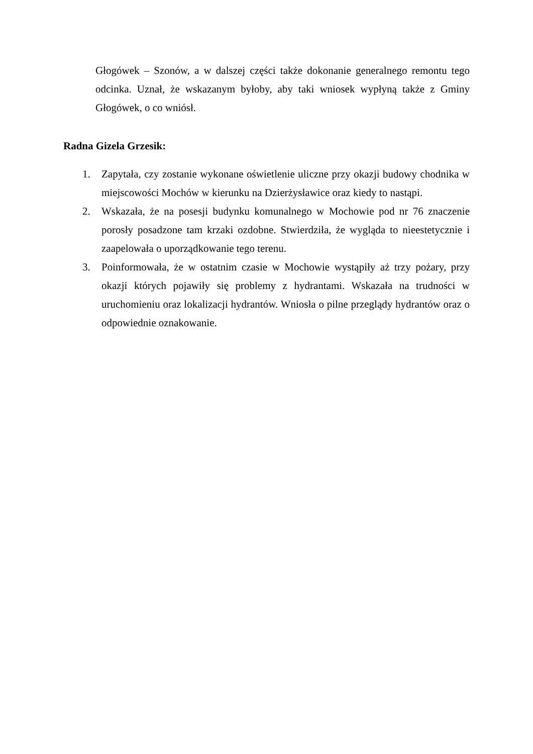Głogówek – Szonów, a w dalszej części także dokonanie generalnego remontu tego odcinka. Uznał, że wskazanym byłoby, aby taki wniosek wypłyną także z Gminy Głogówek, o co wniósł.
Radna Gizela Grzesik:
1. Zapytała, czy zostanie wykonane oświetlenie uliczne przy okazji budowy chodnika w miejscowości Mochów w kierunku na Dzierżysławice oraz kiedy to nastąpi.
2. Wskazała, że na posesji budynku komunalnego w Mochowie pod nr 76 znaczenie porosły posadzone tam krzaki ozdobne. Stwierdziła, że wygląda to nieestetycznie i zaapelowała o uporządkowanie tego terenu.
3. Poinformowała, że w ostatnim czasie w Mochowie wystąpiły aż trzy pożary, przy okazji których pojawiły się problemy z hydrantami. Wskazała na trudności w uruchomieniu oraz lokalizacji hydrantów. Wniosła o pilne przeglądy hydrantów oraz o odpowiednie oznakowanie.